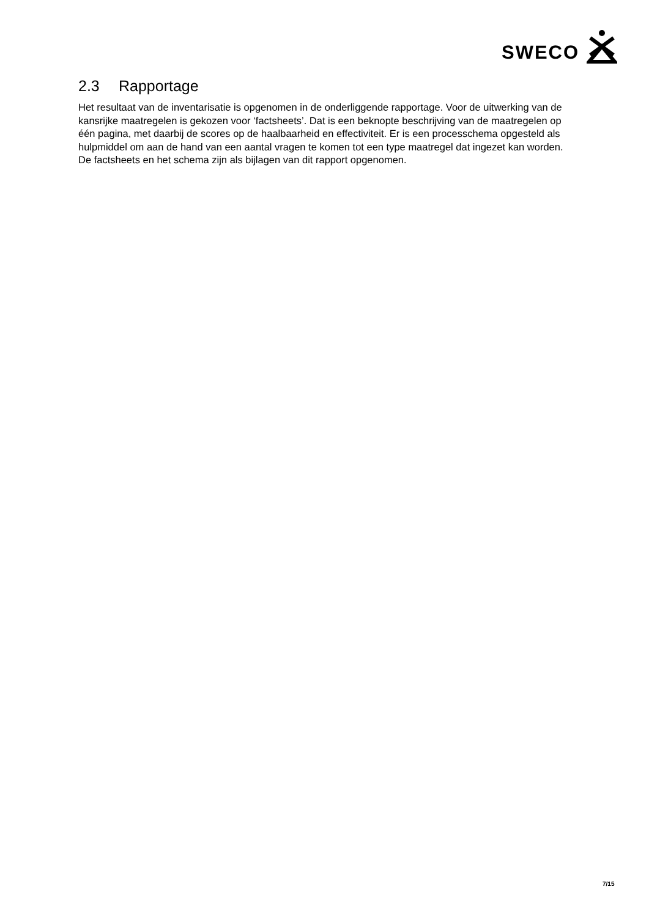SWECO
2.3 Rapportage
Het resultaat van de inventarisatie is opgenomen in de onderliggende rapportage. Voor de uitwerking van de kansrijke maatregelen is gekozen voor ‘factsheets’. Dat is een beknopte beschrijving van de maatregelen op één pagina, met daarbij de scores op de haalbaarheid en effectiviteit. Er is een processchema opgesteld als hulpmiddel om aan de hand van een aantal vragen te komen tot een type maatregel dat ingezet kan worden. De factsheets en het schema zijn als bijlagen van dit rapport opgenomen.
7/15